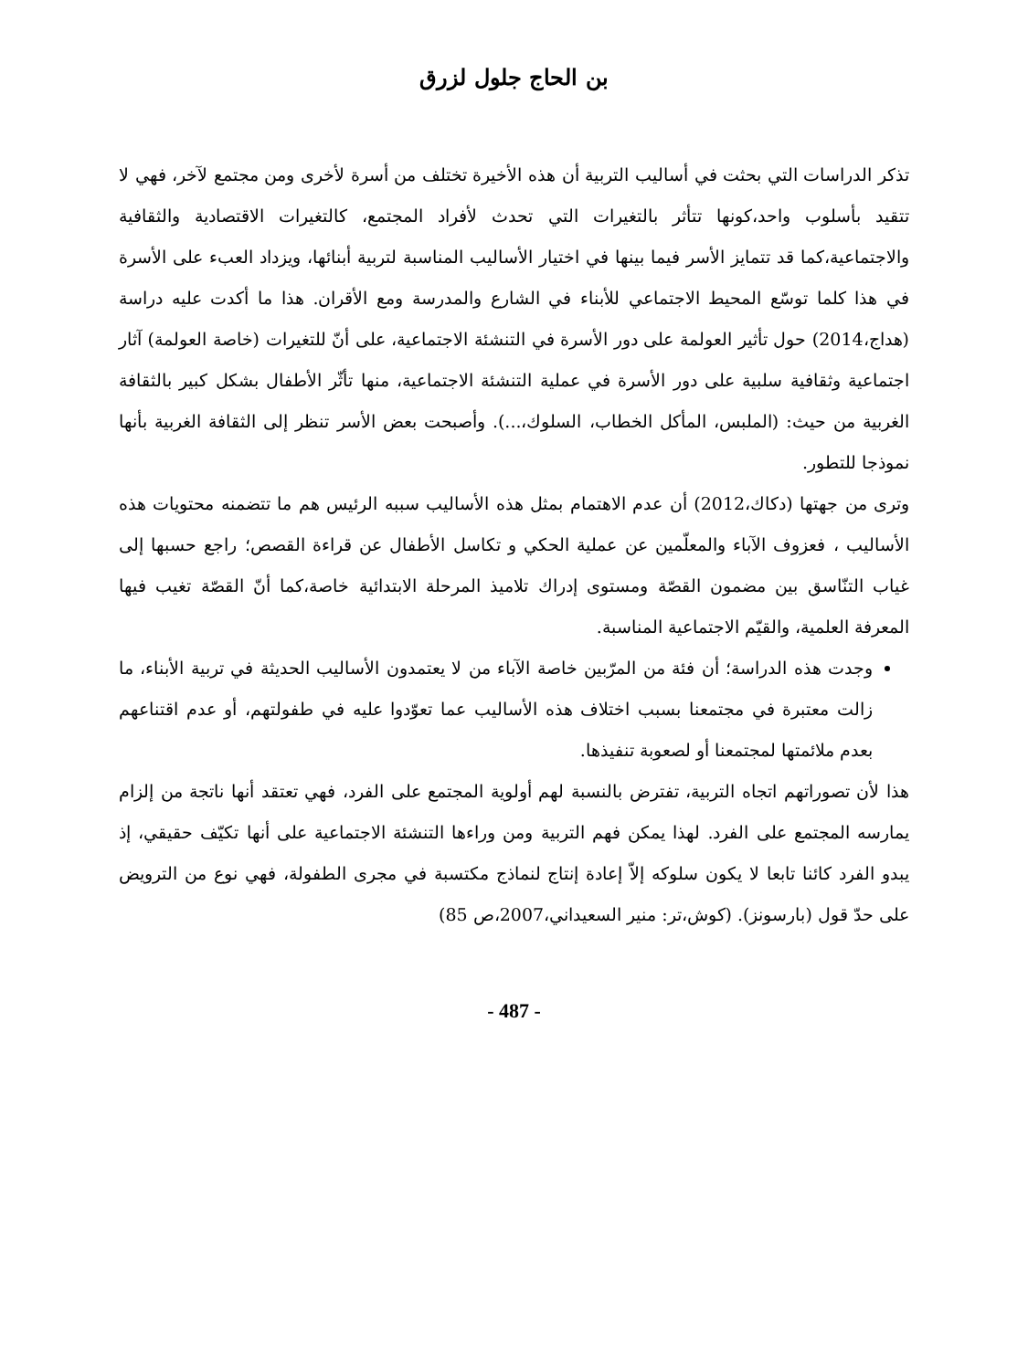بن الحاج جلول لزرق
تذكر الدراسات التي بحثت في أساليب التربية أن هذه الأخيرة تختلف من أسرة لأخرى ومن مجتمع لآخر، فهي لا تتقيد بأسلوب واحد،كونها تتأثر بالتغيرات التي تحدث لأفراد المجتمع، كالتغيرات الاقتصادية والثقافية والاجتماعية،كما قد تتمايز الأسر فيما بينها في اختيار الأساليب المناسبة لتربية أبنائها، ويزداد العبء على الأسرة في هذا كلما توسّع المحيط الاجتماعي للأبناء في الشارع والمدرسة ومع الأقران. هذا ما أكدت عليه دراسة (هداج،2014) حول تأثير العولمة على دور الأسرة في التنشئة الاجتماعية، على أنّ للتغيرات (خاصة العولمة) آثار اجتماعية وثقافية سلبية على دور الأسرة في عملية التنشئة الاجتماعية، منها تأثّر الأطفال بشكل كبير بالثقافة الغربية من حيث: (الملبس، المأكل الخطاب، السلوك،...). وأصبحت بعض الأسر تنظر إلى الثقافة الغربية بأنها نموذجا للتطور.
وترى من جهتها (دكاك،2012) أن عدم الاهتمام بمثل هذه الأساليب سببه الرئيس هم ما تتضمنه محتويات هذه الأساليب ، فعزوف الآباء والمعلّمين عن عملية الحكي و تكاسل الأطفال عن قراءة القصص؛ راجع حسبها إلى غياب التنّاسق بين مضمون القصّة ومستوى إدراك تلاميذ المرحلة الابتدائية خاصة،كما أنّ القصّة تغيب فيها المعرفة العلمية، والقيّم الاجتماعية المناسبة.
وجدت هذه الدراسة؛ أن فئة من المرّبين خاصة الآباء من لا يعتمدون الأساليب الحديثة في تربية الأبناء، ما زالت معتبرة في مجتمعنا بسبب اختلاف هذه الأساليب عما تعوّدوا عليه في طفولتهم، أو عدم اقتناعهم بعدم ملائمتها لمجتمعنا أو لصعوبة تنفيذها.
هذا لأن تصوراتهم اتجاه التربية، تفترض بالنسبة لهم أولوية المجتمع على الفرد، فهي تعتقد أنها ناتجة من إلزام يمارسه المجتمع على الفرد. لهذا يمكن فهم التربية ومن وراءها التنشئة الاجتماعية على أنها تكيّف حقيقي، إذ يبدو الفرد كائنا تابعا لا يكون سلوكه إلاّ إعادة إنتاج لنماذج مكتسبة في مجرى الطفولة، فهي نوع من الترويض على حدّ قول (بارسونز). (كوش،تر: منير السعيداني،2007،ص 85)
- 487 -